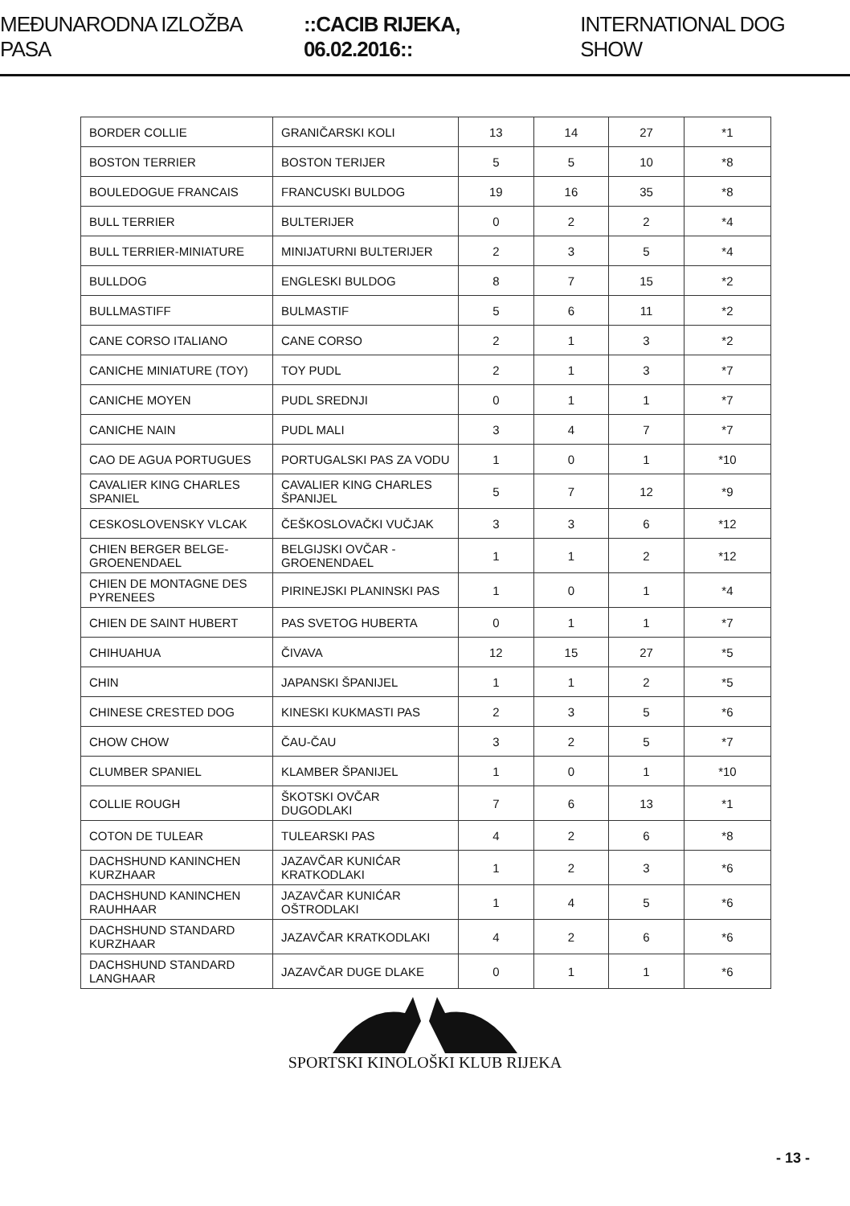MEĐUNARODNA IZLOŽBA PASA ::CACIB RIJEKA, 06.02.2016:: INTERNATIONAL DOG SHOW
| BORDER COLLIE | GRANIČARSKI KOLI | 13 | 14 | 27 | *1 |
| BOSTON TERRIER | BOSTON TERIJER | 5 | 5 | 10 | *8 |
| BOULEDOGUE FRANCAIS | FRANCUSKI BULDOG | 19 | 16 | 35 | *8 |
| BULL TERRIER | BULTERIJER | 0 | 2 | 2 | *4 |
| BULL TERRIER-MINIATURE | MINIJATURNI BULTERIJER | 2 | 3 | 5 | *4 |
| BULLDOG | ENGLESKI BULDOG | 8 | 7 | 15 | *2 |
| BULLMASTIFF | BULMASTIF | 5 | 6 | 11 | *2 |
| CANE CORSO ITALIANO | CANE CORSO | 2 | 1 | 3 | *2 |
| CANICHE MINIATURE (TOY) | TOY PUDL | 2 | 1 | 3 | *7 |
| CANICHE MOYEN | PUDL SREDNJI | 0 | 1 | 1 | *7 |
| CANICHE NAIN | PUDL MALI | 3 | 4 | 7 | *7 |
| CAO DE AGUA PORTUGUES | PORTUGALSKI PAS ZA VODU | 1 | 0 | 1 | *10 |
| CAVALIER KING CHARLES SPANIEL | CAVALIER KING CHARLES ŠPANIJEL | 5 | 7 | 12 | *9 |
| CESKOSLOVENSKY VLCAK | ČEŠKOSLOVAČKI VUČJAK | 3 | 3 | 6 | *12 |
| CHIEN BERGER BELGE-GROENENDAEL | BELGIJSKI OVČAR - GROENENDAEL | 1 | 1 | 2 | *12 |
| CHIEN DE MONTAGNE DES PYRENEES | PIRINEJSKI PLANINSKI PAS | 1 | 0 | 1 | *4 |
| CHIEN DE SAINT HUBERT | PAS SVETOG HUBERTA | 0 | 1 | 1 | *7 |
| CHIHUAHUA | ČIVAVA | 12 | 15 | 27 | *5 |
| CHIN | JAPANSKI ŠPANIJEL | 1 | 1 | 2 | *5 |
| CHINESE CRESTED DOG | KINESKI KUKMASTI PAS | 2 | 3 | 5 | *6 |
| CHOW CHOW | ČAU-ČAU | 3 | 2 | 5 | *7 |
| CLUMBER SPANIEL | KLAMBER ŠPANIJEL | 1 | 0 | 1 | *10 |
| COLLIE ROUGH | ŠKOTSKI OVČAR DUGODLAKI | 7 | 6 | 13 | *1 |
| COTON DE TULEAR | TULEARSKI PAS | 4 | 2 | 6 | *8 |
| DACHSHUND KANINCHEN KURZHAAR | JAZAVČAR KUNIĆAR KRATKODLAKI | 1 | 2 | 3 | *6 |
| DACHSHUND KANINCHEN RAUHHAAR | JAZAVČAR KUNIĆAR OŠTRODLAKI | 1 | 4 | 5 | *6 |
| DACHSHUND STANDARD KURZHAAR | JAZAVČAR KRATKODLAKI | 4 | 2 | 6 | *6 |
| DACHSHUND STANDARD LANGHAAR | JAZAVČAR DUGE DLAKE | 0 | 1 | 1 | *6 |
SPORTSKI KINOLOŠKI KLUB RIJEKA
- 13 -